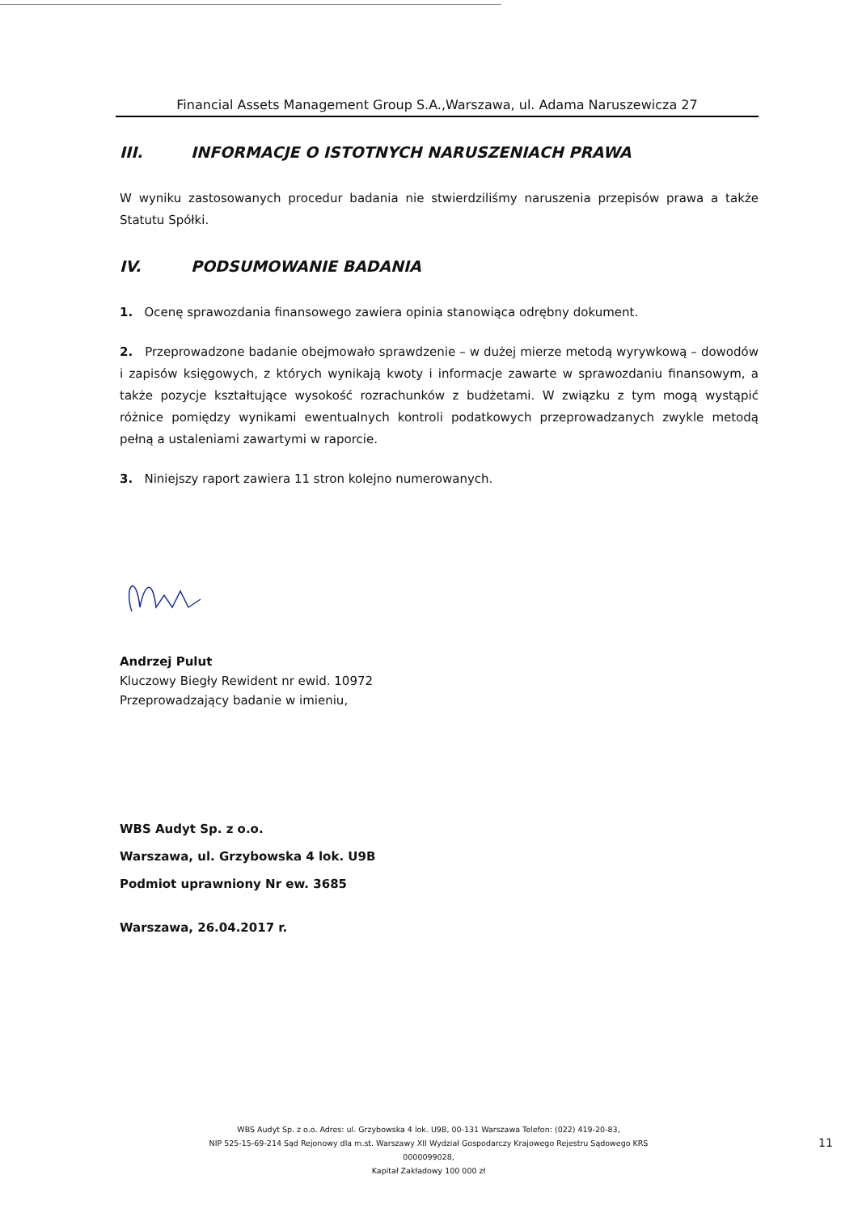Financial Assets Management Group S.A.,Warszawa, ul. Adama Naruszewicza 27
III. INFORMACJE O ISTOTNYCH NARUSZENIACH PRAWA
W wyniku zastosowanych procedur badania nie stwierdziliśmy naruszenia przepisów prawa a także Statutu Spółki.
IV. PODSUMOWANIE BADANIA
1. Ocenę sprawozdania finansowego zawiera opinia stanowiąca odrębny dokument.
2. Przeprowadzone badanie obejmowało sprawdzenie – w dużej mierze metodą wyrywkową – dowodów i zapisów księgowych, z których wynikają kwoty i informacje zawarte w sprawozdaniu finansowym, a także pozycje kształtujące wysokość rozrachunków z budżetami. W związku z tym mogą wystąpić różnice pomiędzy wynikami ewentualnych kontroli podatkowych przeprowadzanych zwykle metodą pełną a ustaleniami zawartymi w raporcie.
3. Niniejszy raport zawiera 11 stron kolejno numerowanych.
Andrzej Pulut
Kluczowy Biegły Rewident nr ewid. 10972
Przeprowadzający badanie w imieniu,
WBS Audyt Sp. z o.o.
Warszawa, ul. Grzybowska 4 lok. U9B
Podmiot uprawniony Nr ew. 3685
Warszawa, 26.04.2017 r.
WBS Audyt Sp. z o.o. Adres: ul. Grzybowska 4 lok. U9B, 00-131 Warszawa Telefon: (022) 419-20-83,
NIP 525-15-69-214 Sąd Rejonowy dla m.st. Warszawy XII Wydział Gospodarczy Krajowego Rejestru Sądowego KRS 0000099028,
Kapitał Zakładowy 100 000 zł
11